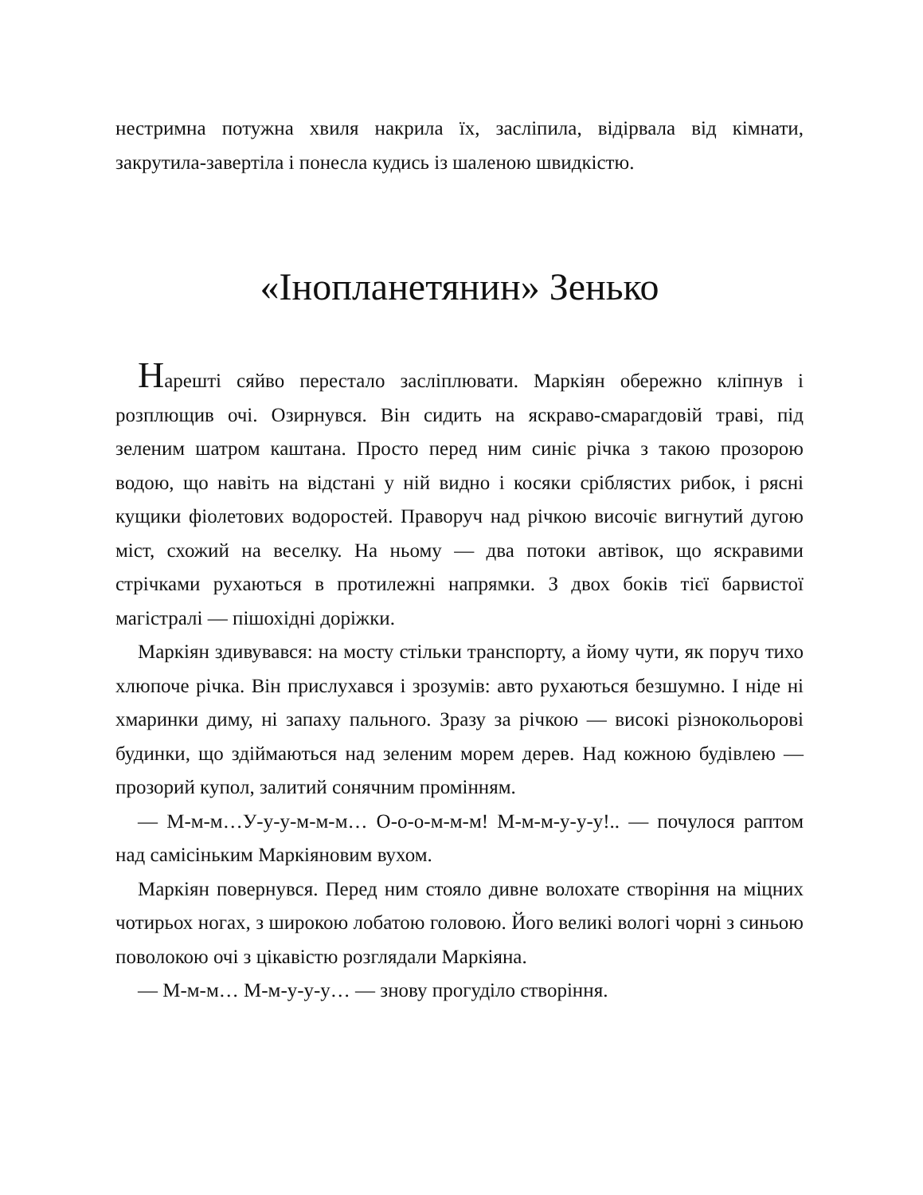нестримна потужна хвиля накрила їх, засліпила, відірвала від кімнати, закрутила-завертіла і понесла кудись із шаленою швидкістю.
«Інопланетянин» Зенько
Нарешті сяйво перестало засліплювати. Маркіян обережно кліпнув і розплющив очі. Озирнувся. Він сидить на яскраво-смарагдовій траві, під зеленим шатром каштана. Просто перед ним синіє річка з такою прозорою водою, що навіть на відстані у ній видно і косяки сріблястих рибок, і рясні кущики фіолетових водоростей. Праворуч над річкою височіє вигнутий дугою міст, схожий на веселку. На ньому — два потоки автівок, що яскравими стрічками рухаються в протилежні напрямки. З двох боків тієї барвистої магістралі — пішохідні доріжки.
Маркіян здивувався: на мосту стільки транспорту, а йому чути, як поруч тихо хлюпоче річка. Він прислухався і зрозумів: авто рухаються безшумно. І ніде ні хмаринки диму, ні запаху пального. Зразу за річкою — високі різнокольорові будинки, що здіймаються над зеленим морем дерев. Над кожною будівлею — прозорий купол, залитий сонячним промінням.
— М-м-м…У-у-у-м-м-м… О-о-о-м-м-м! М-м-м-у-у-у!.. — почулося раптом над самісіньким Маркіяновим вухом.
Маркіян повернувся. Перед ним стояло дивне волохате створіння на міцних чотирьох ногах, з широкою лобатою головою. Його великі вологі чорні з синьою поволокою очі з цікавістю розглядали Маркіяна.
— М-м-м… М-м-у-у-у… — знову прогуділо створіння.